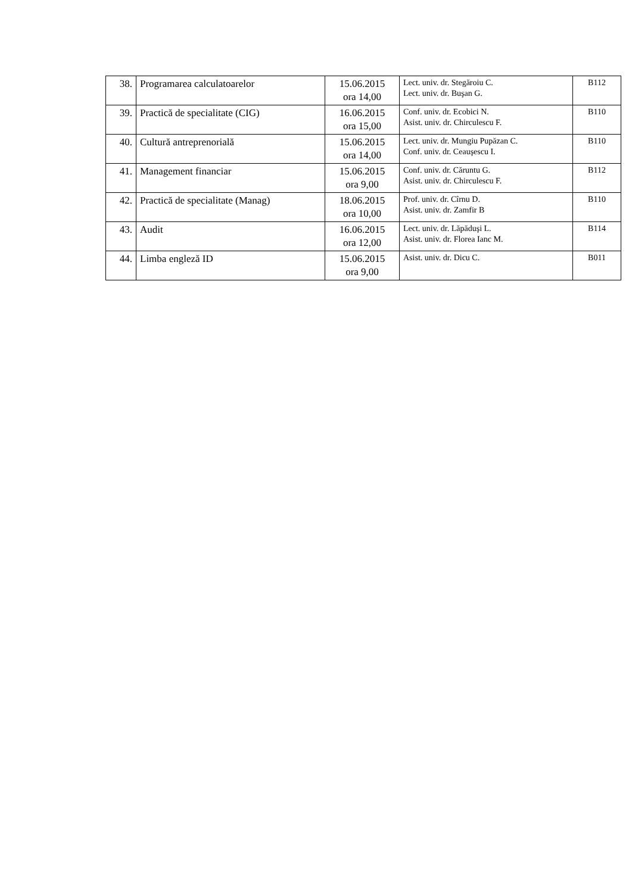| 38. | Programarea calculatoarelor | 15.06.2015 ora 14,00 | Lect. univ. dr. Stegăroiu C. Lect. univ. dr. Buşan G. | B112 |
| 39. | Practică de specialitate (CIG) | 16.06.2015 ora 15,00 | Conf. univ. dr. Ecobici N. Asist. univ. dr. Chirculescu F. | B110 |
| 40. | Cultură antreprenorială | 15.06.2015 ora 14,00 | Lect. univ. dr. Mungiu Pupăzan C. Conf. univ. dr. Ceauşescu I. | B110 |
| 41. | Management financiar | 15.06.2015 ora 9,00 | Conf. univ. dr. Căruntu G. Asist. univ. dr. Chirculescu F. | B112 |
| 42. | Practică de specialitate (Manag) | 18.06.2015 ora 10,00 | Prof. univ. dr. Cîrnu D. Asist. univ. dr. Zamfir B | B110 |
| 43. | Audit | 16.06.2015 ora 12,00 | Lect. univ. dr. Lăpăduşi L. Asist. univ. dr. Florea Ianc M. | B114 |
| 44. | Limba engleză ID | 15.06.2015 ora 9,00 | Asist. univ. dr. Dicu C. | B011 |